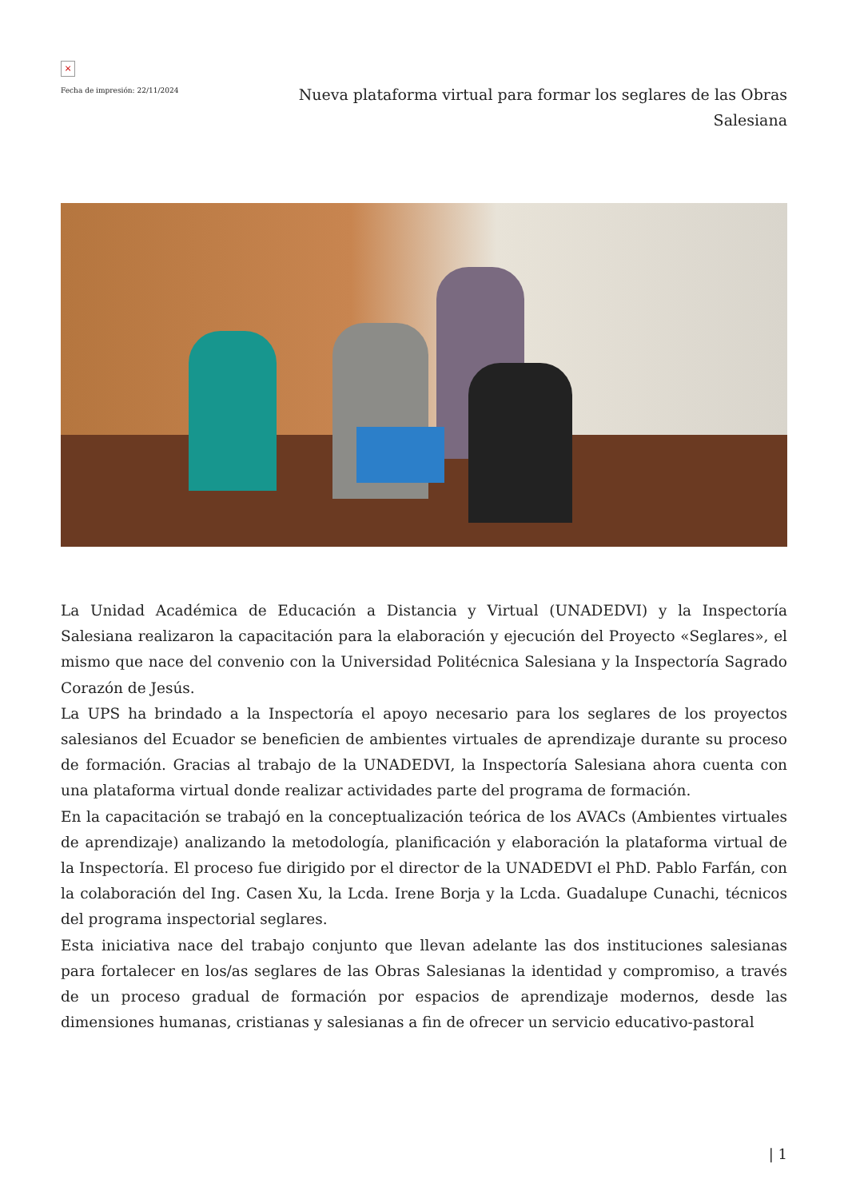×
Fecha de impresión: 22/11/2024
Nueva plataforma virtual para formar los seglares de las Obras Salesiana
La Unidad Académica de Educación a Distancia y Virtual (UNADEDVI) y la Inspectoría Salesiana realizaron la capacitación para la elaboración y ejecución del Proyecto «Seglares», el mismo que nace del convenio con la Universidad Politécnica Salesiana y la Inspectoría Sagrado Corazón de Jesús.
La UPS ha brindado a la Inspectoría el apoyo necesario para los seglares de los proyectos salesianos del Ecuador se beneficien de ambientes virtuales de aprendizaje durante su proceso de formación. Gracias al trabajo de la UNADEDVI, la Inspectoría Salesiana ahora cuenta con una plataforma virtual donde realizar actividades parte del programa de formación.
En la capacitación se trabajó en la conceptualización teórica de los AVACs (Ambientes virtuales de aprendizaje) analizando la metodología, planificación y elaboración la plataforma virtual de la Inspectoría. El proceso fue dirigido por el director de la UNADEDVI el PhD. Pablo Farfán, con la colaboración del Ing. Casen Xu, la Lcda. Irene Borja y la Lcda. Guadalupe Cunachi, técnicos del programa inspectorial seglares.
Esta iniciativa nace del trabajo conjunto que llevan adelante las dos instituciones salesianas para fortalecer en los/as seglares de las Obras Salesianas la identidad y compromiso, a través de un proceso gradual de formación por espacios de aprendizaje modernos, desde las dimensiones humanas, cristianas y salesianas a fin de ofrecer un servicio educativo-pastoral
| 1